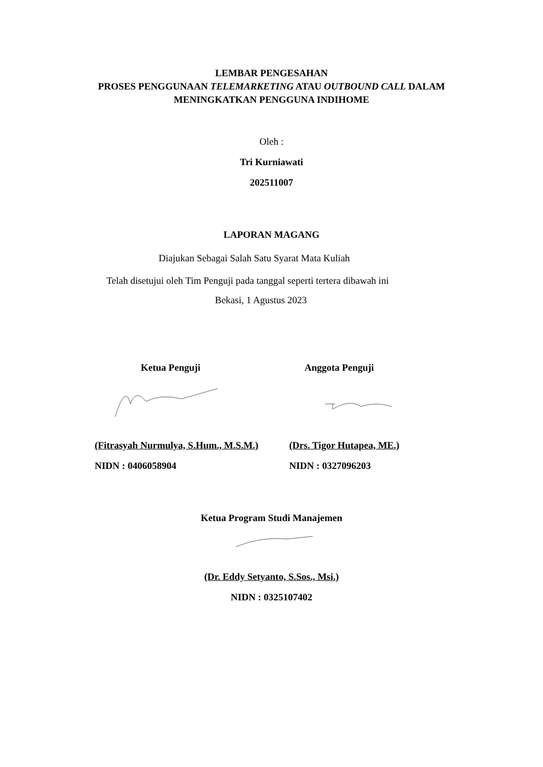LEMBAR PENGESAHAN
PROSES PENGGUNAAN TELEMARKETING ATAU OUTBOUND CALL DALAM
MENINGKATKAN PENGGUNA INDIHOME
Oleh :
Tri Kurniawati
202511007
LAPORAN MAGANG
Diajukan Sebagai Salah Satu Syarat Mata Kuliah
Telah disetujui oleh Tim Penguji pada tanggal seperti tertera dibawah ini
Bekasi, 1 Agustus 2023
Ketua Penguji
(Fitrasyah Nurmulya, S.Hum., M.S.M.)
NIDN : 0406058904
Anggota Penguji
(Drs. Tigor Hutapea, ME.)
NIDN : 0327096203
Ketua Program Studi Manajemen
(Dr. Eddy Setyanto, S.Sos., Msi.)
NIDN : 0325107402